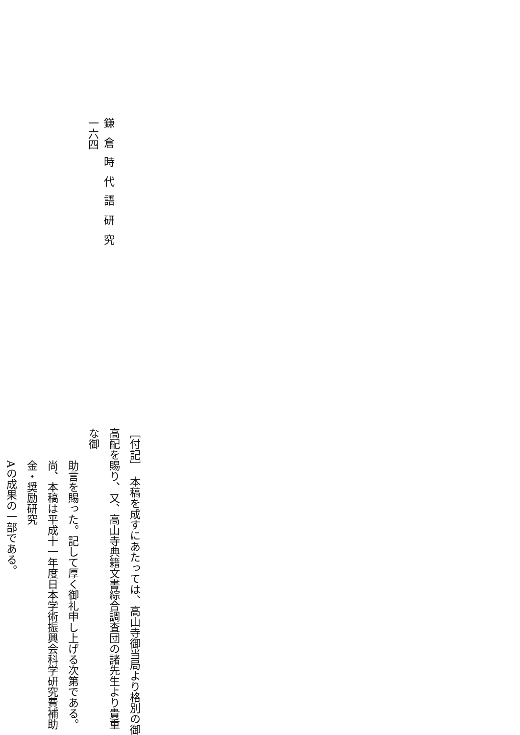鎌倉時代語研究
一六四
［付記］　本稿を成すにあたっては、高山寺御当局より格別の御高配を賜り、又、高山寺典籍文書綜合調査団の諸先生より貴重な御
助言を賜った。記して厚く御礼申し上げる次第である。尚、本稿は平成十一年度日本学術振興会科学研究費補助金・奨励研究
Aの成果の一部である。